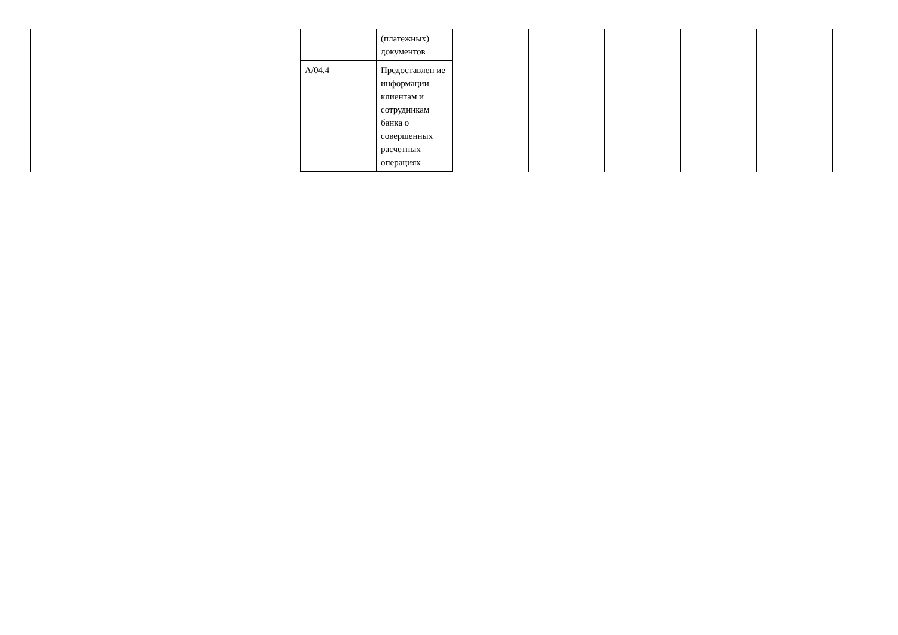| | | | | | (платежных) документов | | | | | |
| | | | | A/04.4 | Предоставлен ие информации клиентам и сотрудникам банка о совершенных расчетных операциях | | | | | |